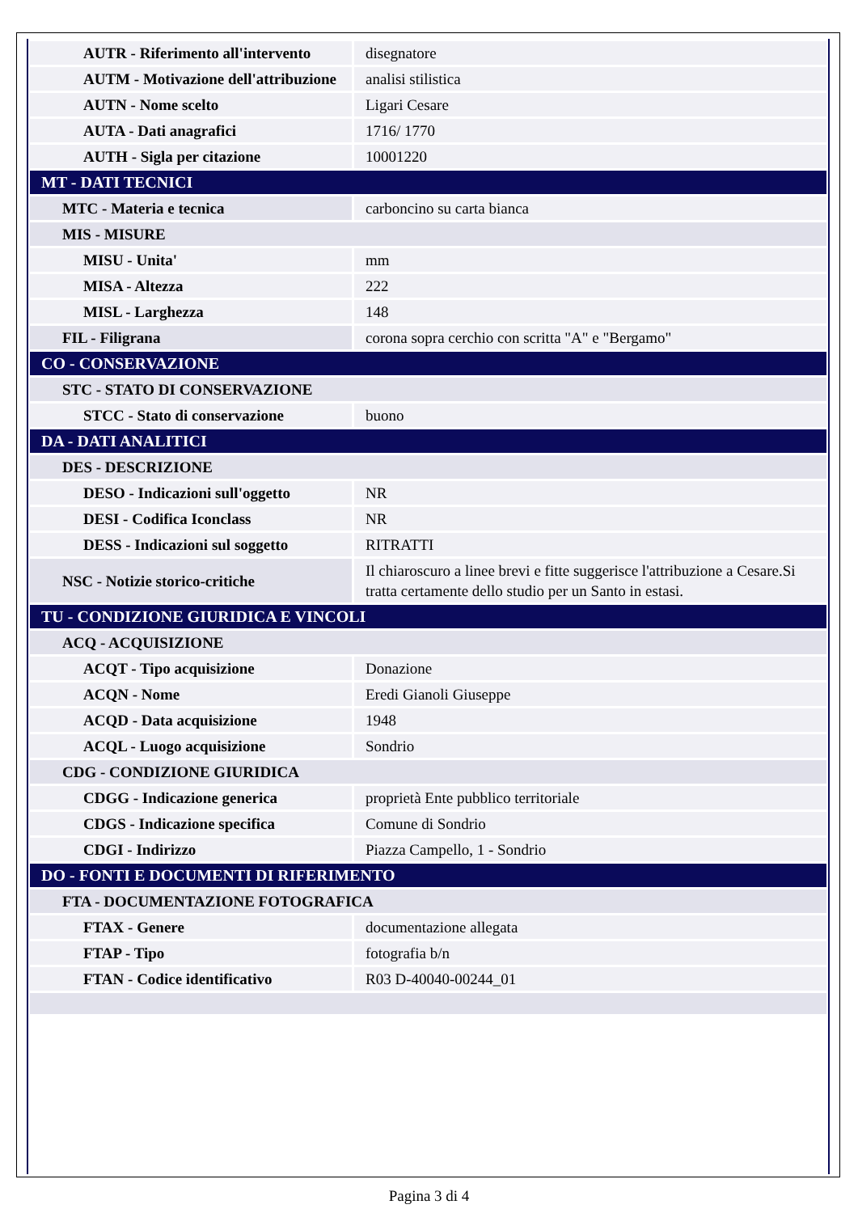| AUTR - Riferimento all'intervento | disegnatore |
| AUTM - Motivazione dell'attribuzione | analisi stilistica |
| AUTN - Nome scelto | Ligari Cesare |
| AUTA - Dati anagrafici | 1716/ 1770 |
| AUTH - Sigla per citazione | 10001220 |
| MT - DATI TECNICI | |
| MTC - Materia e tecnica | carboncino su carta bianca |
| MIS - MISURE | |
| MISU - Unita' | mm |
| MISA - Altezza | 222 |
| MISL - Larghezza | 148 |
| FIL - Filigrana | corona sopra cerchio con scritta "A" e "Bergamo" |
| CO - CONSERVAZIONE | |
| STC - STATO DI CONSERVAZIONE | |
| STCC - Stato di conservazione | buono |
| DA - DATI ANALITICI | |
| DES - DESCRIZIONE | |
| DESO - Indicazioni sull'oggetto | NR |
| DESI - Codifica Iconclass | NR |
| DESS - Indicazioni sul soggetto | RITRATTI |
| NSC - Notizie storico-critiche | Il chiaroscuro a linee brevi e fitte suggerisce l'attribuzione a Cesare.Si tratta certamente dello studio per un Santo in estasi. |
| TU - CONDIZIONE GIURIDICA E VINCOLI | |
| ACQ - ACQUISIZIONE | |
| ACQT - Tipo acquisizione | Donazione |
| ACQN - Nome | Eredi Gianoli Giuseppe |
| ACQD - Data acquisizione | 1948 |
| ACQL - Luogo acquisizione | Sondrio |
| CDG - CONDIZIONE GIURIDICA | |
| CDGG - Indicazione generica | proprietà Ente pubblico territoriale |
| CDGS - Indicazione specifica | Comune di Sondrio |
| CDGI - Indirizzo | Piazza Campello, 1 - Sondrio |
| DO - FONTI E DOCUMENTI DI RIFERIMENTO | |
| FTA - DOCUMENTAZIONE FOTOGRAFICA | |
| FTAX - Genere | documentazione allegata |
| FTAP - Tipo | fotografia b/n |
| FTAN - Codice identificativo | R03 D-40040-00244_01 |
Pagina 3 di 4